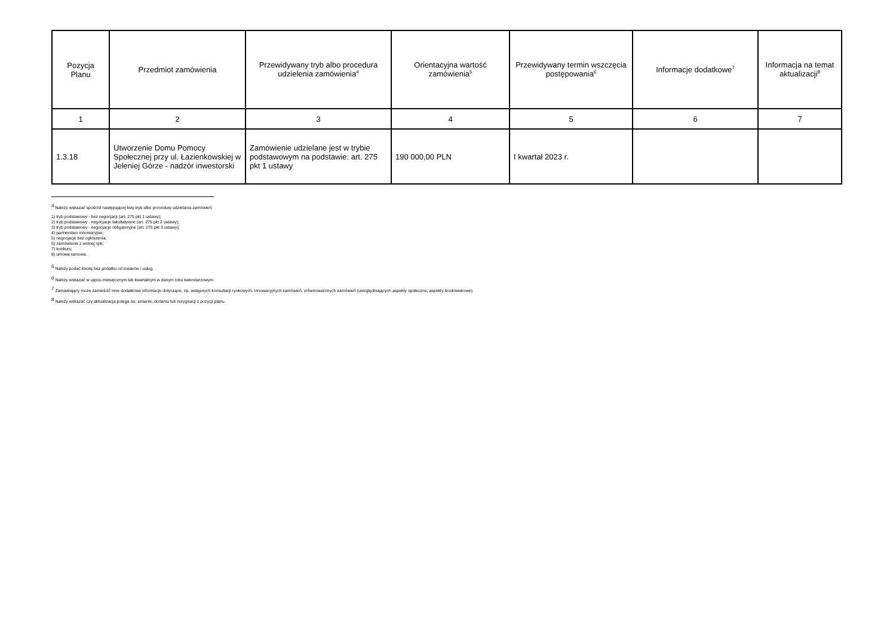| Pozycja Planu | Przedmiot zamówienia | Przewidywany tryb albo procedura udzielenia zamówienia<sup>4</sup> | Orientacyjna wartość zamówienia<sup>5</sup> | Przewidywany termin wszczęcia postępowania<sup>6</sup> | Informacje dodatkowe<sup>7</sup> | Informacja na temat aktualizacji<sup>8</sup> |
| --- | --- | --- | --- | --- | --- | --- |
| 1 | 2 | 3 | 4 | 5 | 6 | 7 |
| 1.3.18 | Utworzenie Domu Pomocy Społecznej przy ul. Łazienkowskiej w Jeleniej Górze - nadzór inwestorski | Zamówienie udzielane jest w trybie podstawowym na podstawie: art. 275 pkt 1 ustawy | 190 000,00 PLN | I kwartał 2023 r. | | |
<sup>4</sup> Należy wskazać spośród następującej listy tryb albo procedurę udzielania zamówień:
1) tryb podstawowy - bez negocjacji (art. 275 pkt 1 ustawy);
2) tryb podstawowy - negocjacje fakultatywne (art. 275 pkt 2 ustawy);
3) tryb podstawowy - negocjacje obligatoryjne (art. 275 pkt 3 ustawy);
4) partnerstwo innowacyjne;
5) negocjacje bez ogłoszenia;
6) zamówienie z wolnej ręki;
7) konkurs;
8) umowa ramowa.
<sup>5</sup> Należy podać kwotę bez podatku od towarów i usług.
<sup>6</sup> Należy wskazać w ujęciu miesięcznym lub kwartalnym w danym roku kalendarzowym.
<sup>7</sup> Zamawiający może zamieścić inne dodatkowe informacje dotyczące, np. wstępnych konsultacji rynkowych, innowacyjnych zamówień, zrównoważonych zamówień (uwzględniających aspekty społeczne, aspekty środowiskowe).
<sup>8</sup> Należy wskazać czy aktualizacja polega na: zmianie, dodaniu lub rezygnacji z pozycji planu.